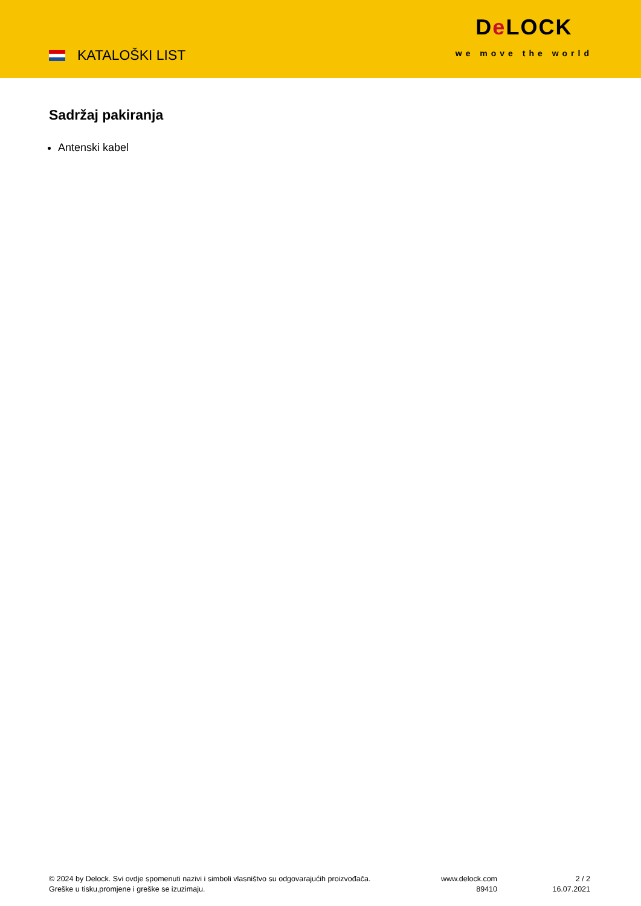KATALOŠKI LIST
De LOCK
we move the world
Sadržaj pakiranja
Antenski kabel
© 2024 by Delock. Svi ovdje spomenuti nazivi i simboli vlasništvo su odgovarajućih proizvođača.
Greške u tisku,promjene i greške se izuzimaju.
www.delock.com
89410
2 / 2
16.07.2021